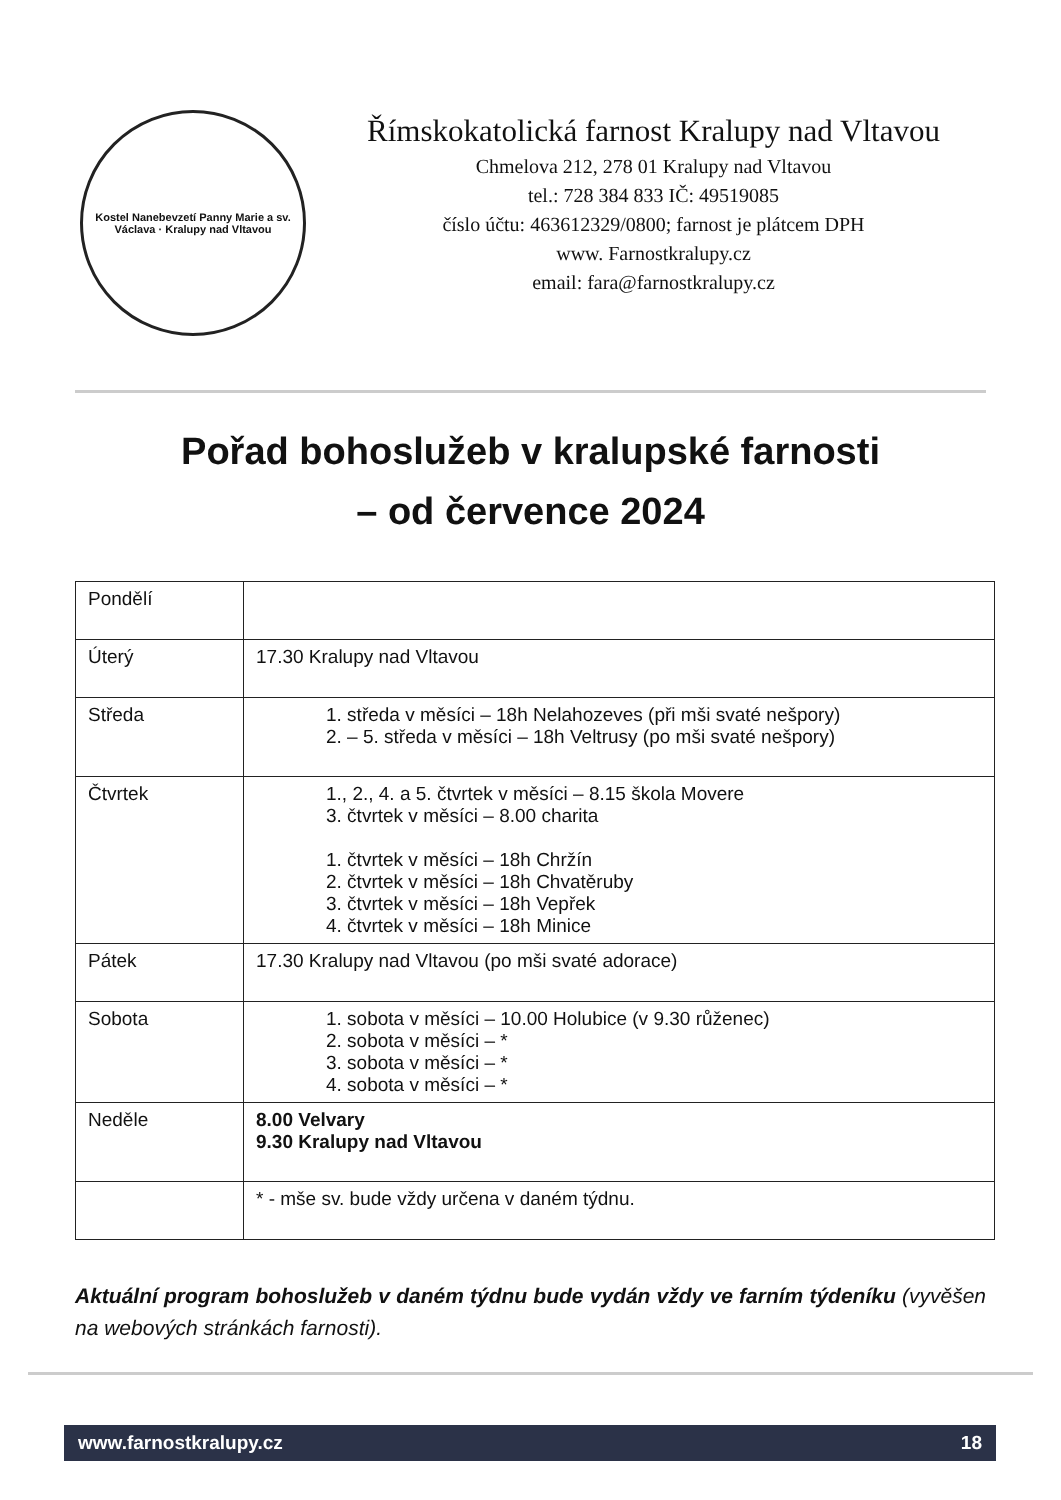Kostel Nanebevzetí Panny Marie a sv. Václava · Kralupy nad Vltavou
Římskokatolická farnost Kralupy nad Vltavou
Chmelova 212, 278 01 Kralupy nad Vltavou
tel.: 728 384 833 IČ: 49519085
číslo účtu: 463612329/0800; farnost je plátcem DPH
www. Farnostkralupy.cz
email: fara@farnostkralupy.cz
Pořad bohoslužeb v kralupské farnosti
– od července 2024
| Pondělí | |
| Úterý | 17.30 Kralupy nad Vltavou |
| Středa | 1. středa v měsíci – 18h Nelahozeves (při mši svaté nešpory) 2. – 5. středa v měsíci – 18h Veltrusy (po mši svaté nešpory) |
| Čtvrtek | 1., 2., 4. a 5. čtvrtek v měsíci – 8.15 škola Movere 3. čtvrtek v měsíci – 8.00 charita 1. čtvrtek v měsíci – 18h Chržín 2. čtvrtek v měsíci – 18h Chvatěruby 3. čtvrtek v měsíci – 18h Vepřek 4. čtvrtek v měsíci – 18h Minice |
| Pátek | 17.30 Kralupy nad Vltavou (po mši svaté adorace) |
| Sobota | 1. sobota v měsíci – 10.00 Holubice (v 9.30 růženec) 2. sobota v měsíci – * 3. sobota v měsíci – * 4. sobota v měsíci – * |
| Neděle | 8.00 Velvary 9.30 Kralupy nad Vltavou |
| | * - mše sv. bude vždy určena v daném týdnu. |
Aktuální program bohoslužeb v daném týdnu bude vydán vždy ve farním týdeníku (vyvěšen na webových stránkách farnosti).
www.farnostkralupy.cz 18